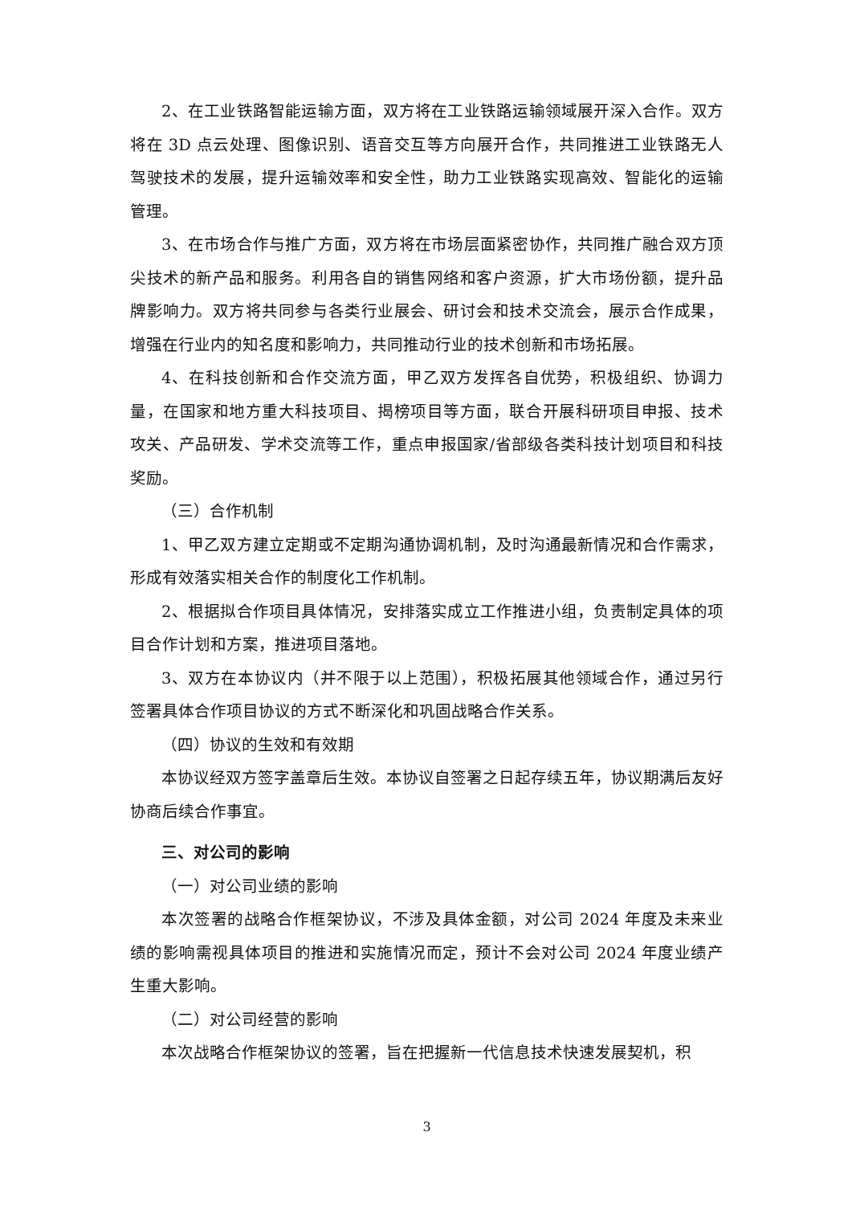2、在工业铁路智能运输方面，双方将在工业铁路运输领域展开深入合作。双方将在 3D 点云处理、图像识别、语音交互等方向展开合作，共同推进工业铁路无人驾驶技术的发展，提升运输效率和安全性，助力工业铁路实现高效、智能化的运输管理。
3、在市场合作与推广方面，双方将在市场层面紧密协作，共同推广融合双方顶尖技术的新产品和服务。利用各自的销售网络和客户资源，扩大市场份额，提升品牌影响力。双方将共同参与各类行业展会、研讨会和技术交流会，展示合作成果，增强在行业内的知名度和影响力，共同推动行业的技术创新和市场拓展。
4、在科技创新和合作交流方面，甲乙双方发挥各自优势，积极组织、协调力量，在国家和地方重大科技项目、揭榜项目等方面，联合开展科研项目申报、技术攻关、产品研发、学术交流等工作，重点申报国家/省部级各类科技计划项目和科技奖励。
（三）合作机制
1、甲乙双方建立定期或不定期沟通协调机制，及时沟通最新情况和合作需求，形成有效落实相关合作的制度化工作机制。
2、根据拟合作项目具体情况，安排落实成立工作推进小组，负责制定具体的项目合作计划和方案，推进项目落地。
3、双方在本协议内（并不限于以上范围），积极拓展其他领域合作，通过另行签署具体合作项目协议的方式不断深化和巩固战略合作关系。
（四）协议的生效和有效期
本协议经双方签字盖章后生效。本协议自签署之日起存续五年，协议期满后友好协商后续合作事宜。
三、对公司的影响
（一）对公司业绩的影响
本次签署的战略合作框架协议，不涉及具体金额，对公司 2024 年度及未来业绩的影响需视具体项目的推进和实施情况而定，预计不会对公司 2024 年度业绩产生重大影响。
（二）对公司经营的影响
本次战略合作框架协议的签署，旨在把握新一代信息技术快速发展契机，积
3